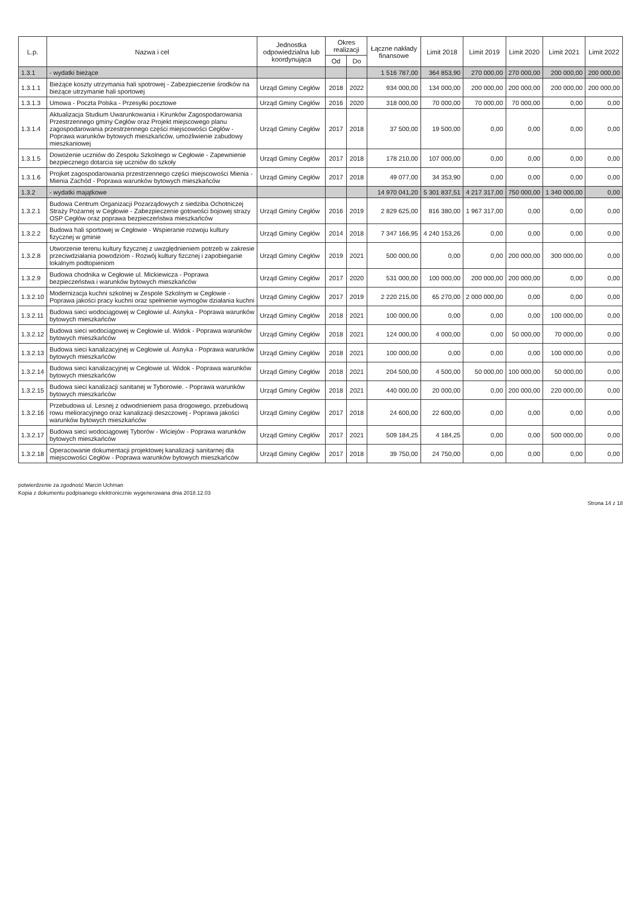| L.p. | Nazwa i cel | Jednostka odpowiedzialna lub koordynująca | Okres realizacji | | Łączne nakłady finansowe | Limit 2018 | Limit 2019 | Limit 2020 | Limit 2021 | Limit 2022 |
| --- | --- | --- | --- | --- | --- | --- | --- | --- | --- | --- |
| | | | Od | Do | | | | | | |
| 1.3.1 | - wydatki bieżące | | | | 1 516 787,00 | 364 853,90 | 270 000,00 | 270 000,00 | 200 000,00 | 200 000,00 |
| 1.3.1.1 | Bieżące koszty utrzymania hali spotrowej - Zabezpieczenie środków na bieżące utrzymanie hali sportowej | Urząd Gminy Cegłów | 2018 | 2022 | 934 000,00 | 134 000,00 | 200 000,00 | 200 000,00 | 200 000,00 | 200 000,00 |
| 1.3.1.3 | Umowa - Poczta Polska - Przesyłki pocztowe | Urząd Gminy Cegłów | 2016 | 2020 | 318 000,00 | 70 000,00 | 70 000,00 | 70 000,00 | 0,00 | 0,00 |
| 1.3.1.4 | Aktualizacja Studium Uwarunkowania i Kirunków Zagospodarowania Przestrzennego gminy Cegłów oraz Projekt miejscowego planu zagospodarowania przestrzennego części miejscowości Cegłów - Poprawa warunków bytowych mieszkańców, umożliwienie zabudowy mieszkaniowej | Urząd Gminy Cegłów | 2017 | 2018 | 37 500,00 | 19 500,00 | 0,00 | 0,00 | 0,00 | 0,00 |
| 1.3.1.5 | Dowożenie uczniów do Zespołu Szkolnego w Cegłowie - Zapewnienie bezpiecznego dotarcia się uczniów do szkoły | Urząd Gminy Cegłów | 2017 | 2018 | 178 210,00 | 107 000,00 | 0,00 | 0,00 | 0,00 | 0,00 |
| 1.3.1.6 | Projket zagospodarowania przestrzennego części miejscowości Mienia - Mienia Zachód - Poprawa warunków bytowych mieszkańców | Urząd Gminy Cegłów | 2017 | 2018 | 49 077,00 | 34 353,90 | 0,00 | 0,00 | 0,00 | 0,00 |
| 1.3.2 | - wydatki majątkowe | | | | 14 970 041,20 | 5 301 837,51 | 4 217 317,00 | 750 000,00 | 1 340 000,00 | 0,00 |
| 1.3.2.1 | Budowa Centrum Organizacji Pozarządowych z siedziba Ochotniczej Straży Pożarnej w Cegłowie - Zabezpieczenie gotowości bojowej strazy OSP Cegłów oraz poprawa bezpieczeństwa mieszkańców | Urząd Gminy Cegłów | 2016 | 2019 | 2 829 625,00 | 816 380,00 | 1 967 317,00 | 0,00 | 0,00 | 0,00 |
| 1.3.2.2 | Budowa hali sportowej w Cegłowie - Wspieranie rozwoju kultury fizycznej w gminie | Urząd Gminy Cegłów | 2014 | 2018 | 7 347 166,95 | 4 240 153,26 | 0,00 | 0,00 | 0,00 | 0,00 |
| 1.3.2.8 | Utworzenie terenu kultury fizycznej z uwzględnieniem potrzeb w zakresie przeciwdziałania powodziom - Rozwój kultury fizcznej i zapobieganie lokalnym podtopieniom | Urząd Gminy Cegłów | 2019 | 2021 | 500 000,00 | 0,00 | 0,00 | 200 000,00 | 300 000,00 | 0,00 |
| 1.3.2.9 | Budowa chodnika w Cegłowie ul. Mickiewicza - Poprawa bezpieczeństwa i warunków bytowych mieszkańców | Urząd Gminy Cegłów | 2017 | 2020 | 531 000,00 | 100 000,00 | 200 000,00 | 200 000,00 | 0,00 | 0,00 |
| 1.3.2.10 | Modernizacja kuchni szkolnej w Zespole Szkolnym w Cegłowie - Poprawa jakości pracy kuchni oraz spełnienie wymogów działania kuchni | Urząd Gminy Cegłów | 2017 | 2019 | 2 220 215,00 | 65 270,00 | 2 000 000,00 | 0,00 | 0,00 | 0,00 |
| 1.3.2.11 | Budowa sieci wodociągowej w Cegłowie ul. Asnyka - Poprawa warunków bytowych mieszkańców | Urząd Gminy Cegłów | 2018 | 2021 | 100 000,00 | 0,00 | 0,00 | 0,00 | 100 000,00 | 0,00 |
| 1.3.2.12 | Budowa sieci wodociągowej w Cegłowie ul. Widok - Poprawa warunków bytowych mieszkańców | Urząd Gminy Cegłów | 2018 | 2021 | 124 000,00 | 4 000,00 | 0,00 | 50 000,00 | 70 000,00 | 0,00 |
| 1.3.2.13 | Budowa sieci kanalizacyjnej w Cegłowie ul. Asnyka - Poprawa warunków bytowych mieszkańców | Urząd Gminy Cegłów | 2018 | 2021 | 100 000,00 | 0,00 | 0,00 | 0,00 | 100 000,00 | 0,00 |
| 1.3.2.14 | Budowa sieci kanalizacyjnej w Cegłowie ul. Widok - Poprawa warunków bytowych mieszkańców | Urząd Gminy Cegłów | 2018 | 2021 | 204 500,00 | 4 500,00 | 50 000,00 | 100 000,00 | 50 000,00 | 0,00 |
| 1.3.2.15 | Budowa sieci kanalizacji sanitanej w Tyborowie. - Poprawa warunków bytowych mieszkańców | Urząd Gminy Cegłów | 2018 | 2021 | 440 000,00 | 20 000,00 | 0,00 | 200 000,00 | 220 000,00 | 0,00 |
| 1.3.2.16 | Przebudowa ul. Lesnej z odwodnieniem pasa drogowego, przebudową rowu melioracyjnego oraz kanalizacji deszczowej - Poprawa jakości warunków bytowych mieszkańców | Urząd Gminy Cegłów | 2017 | 2018 | 24 600,00 | 22 600,00 | 0,00 | 0,00 | 0,00 | 0,00 |
| 1.3.2.17 | Budowa sieci wodociągowej Tyborów - Wiciejów - Poprawa warunków bytowych mieszkańców | Urząd Gminy Cegłów | 2017 | 2021 | 509 184,25 | 4 184,25 | 0,00 | 0,00 | 500 000,00 | 0,00 |
| 1.3.2.18 | Operacowanie dokumentacji projektowej kanalizacji sanitarnej dla miejscowości Cegłów - Poprawa warunków bytowych mieszkańców | Urząd Gminy Cegłów | 2017 | 2018 | 39 750,00 | 24 750,00 | 0,00 | 0,00 | 0,00 | 0,00 |
potwierdzenie za zgodność Marcin Uchman
Kopia z dokumentu podpisanego elektronicznie wygenerowana dnia 2018.12.03
Strona 14 z 18